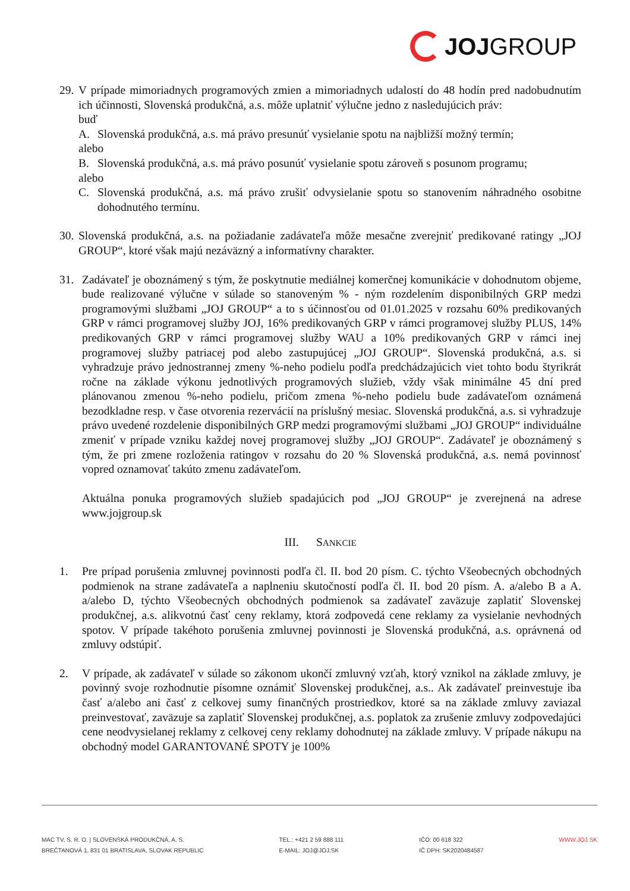JOJ GROUP
29.
V prípade mimoriadnych programových zmien a mimoriadnych udalostí do 48 hodín pred nadobudnutím ich účinnosti, Slovenská produkčná, a.s. môže uplatniť výlučne jedno z nasledujúcich práv:
buď
A. Slovenská produkčná, a.s. má právo presunúť vysielanie spotu na najbližší možný termín;
alebo
B. Slovenská produkčná, a.s. má právo posunúť vysielanie spotu zároveň s posunom programu;
alebo
C. Slovenská produkčná, a.s. má právo zrušiť odvysielanie spotu so stanovením náhradného osobitne dohodnutého termínu.
30.
Slovenská produkčná, a.s. na požiadanie zadávateľa môže mesačne zverejniť predikované ratingy „JOJ GROUP“, ktoré však majú nezáväzný a informatívny charakter.
31. Zadávateľ je oboznámený s tým, že poskytnutie mediálnej komerčnej komunikácie v dohodnutom objeme, bude realizované výlučne v súlade so stanoveným % - ným rozdelením disponibilných GRP medzi programovými službami „JOJ GROUP“ a to s účinnosťou od 01.01.2025 v rozsahu 60% predikovaných GRP v rámci programovej služby JOJ, 16% predikovaných GRP v rámci programovej služby PLUS, 14% predikovaných GRP v rámci programovej služby WAU a 10% predikovaných GRP v rámci inej programovej služby patriacej pod alebo zastupujúcej „JOJ GROUP“. Slovenská produkčná, a.s. si vyhradzuje právo jednostrannej zmeny %-neho podielu podľa predchádzajúcich viet tohto bodu štyrikrát ročne na základe výkonu jednotlivých programových služieb, vždy však minimálne 45 dní pred plánovanou zmenou %-neho podielu, pričom zmena %-neho podielu bude zadávateľom oznámená bezodkladne resp. v čase otvorenia rezervácií na príslušný mesiac. Slovenská produkčná, a.s. si vyhradzuje právo uvedené rozdelenie disponibilných GRP medzi programovými službami „JOJ GROUP“ individuálne zmeniť v prípade vzniku každej novej programovej služby „JOJ GROUP“. Zadávateľ je oboznámený s tým, že pri zmene rozloženia ratingov v rozsahu do 20 % Slovenská produkčná, a.s. nemá povinnosť vopred oznamovať takúto zmenu zadávateľom.
Aktuálna ponuka programových služieb spadajúcich pod „JOJ GROUP“ je zverejnená na adrese www.jojgroup.sk
III. SANKCIE
1. Pre prípad porušenia zmluvnej povinnosti podľa čl. II. bod 20 písm. C. týchto Všeobecných obchodných podmienok na strane zadávateľa a naplneniu skutočností podľa čl. II. bod 20 písm. A. a/alebo B a A. a/alebo D, týchto Všeobecných obchodných podmienok sa zadávateľ zaväzuje zaplatiť Slovenskej produkčnej, a.s. alikvotnú časť ceny reklamy, ktorá zodpovedá cene reklamy za vysielanie nevhodných spotov. V prípade takéhoto porušenia zmluvnej povinnosti je Slovenská produkčná, a.s. oprávnená od zmluvy odstúpiť.
2. V prípade, ak zadávateľ v súlade so zákonom ukončí zmluvný vzťah, ktorý vznikol na základe zmluvy, je povinný svoje rozhodnutie písomne oznámiť Slovenskej produkčnej, a.s.. Ak zadávateľ preinvestuje iba časť a/alebo ani časť z celkovej sumy finančných prostriedkov, ktoré sa na základe zmluvy zaviazal preinvestovať, zaväzuje sa zaplatiť Slovenskej produkčnej, a.s. poplatok za zrušenie zmluvy zodpovedajúci cene neodvysielanej reklamy z celkovej ceny reklamy dohodnutej na základe zmluvy. V prípade nákupu na obchodný model GARANTOVANÉ SPOTY je 100%
MAC TV, S. R. O. | SLOVENSKÁ PRODUKČNÁ, A. S.
BREČTANOVÁ 1, 831 01 BRATISLAVA, SLOVAK REPUBLIC
TEL.: +421 2 59 888 111
E-MAIL: JOJ@JOJ.SK
IČO: 00 618 322
IČ DPH: SK2020484587
WWW.JOJ.SK